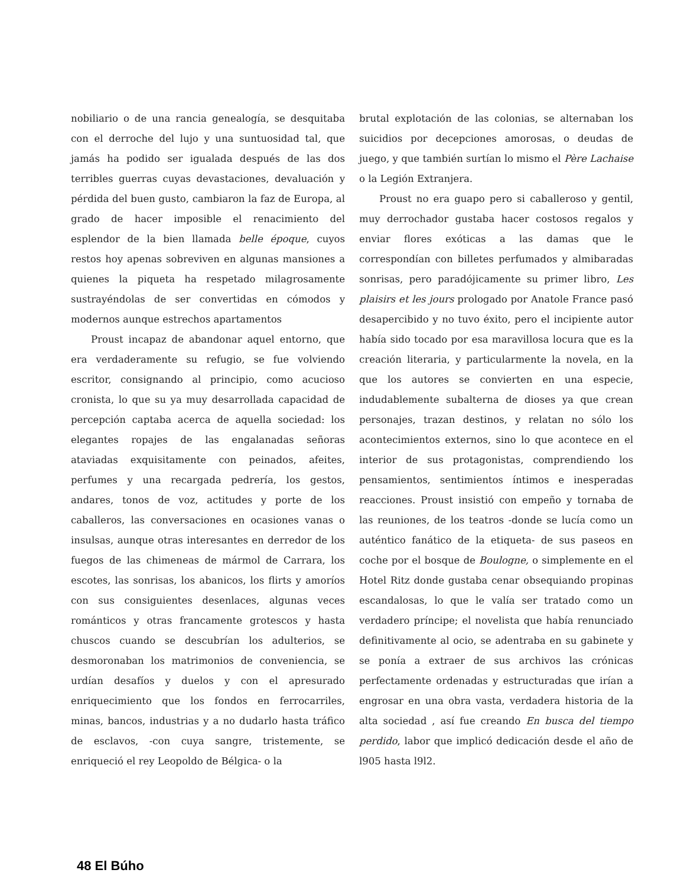nobiliario o de una rancia genealogía, se desquitaba con el derroche del lujo y una suntuosidad tal, que jamás ha podido ser igualada después de las dos terribles guerras cuyas devastaciones, devaluación y pérdida del buen gusto, cambiaron la faz de Europa, al grado de hacer imposible el renacimiento del esplendor de la bien llamada belle époque, cuyos restos hoy apenas sobreviven en algunas mansiones a quienes la piqueta ha respetado milagrosamente sustrayéndolas de ser convertidas en cómodos y modernos aunque estrechos apartamentos
Proust incapaz de abandonar aquel entorno, que era verdaderamente su refugio, se fue volviendo escritor, consignando al principio, como acucioso cronista, lo que su ya muy desarrollada capacidad de percepción captaba acerca de aquella sociedad: los elegantes ropajes de las engalanadas señoras ataviadas exquisitamente con peinados, afeites, perfumes y una recargada pedrería, los gestos, andares, tonos de voz, actitudes y porte de los caballeros, las conversaciones en ocasiones vanas o insulsas, aunque otras interesantes en derredor de los fuegos de las chimeneas de mármol de Carrara, los escotes, las sonrisas, los abanicos, los flirts y amoríos con sus consiguientes desenlaces, algunas veces románticos y otras francamente grotescos y hasta chuscos cuando se descubrían los adulterios, se desmoronaban los matrimonios de conveniencia, se urdían desafíos y duelos y con el apresurado enriquecimiento que los fondos en ferrocarriles, minas, bancos, industrias y a no dudarlo hasta tráfico de esclavos, -con cuya sangre, tristemente, se enriqueció el rey Leopoldo de Bélgica- o la
brutal explotación de las colonias, se alternaban los suicidios por decepciones amorosas, o deudas de juego, y que también surtían lo mismo el Père Lachaise o la Legión Extranjera.
Proust no era guapo pero si caballeroso y gentil, muy derrochador gustaba hacer costosos regalos y enviar flores exóticas a las damas que le correspondían con billetes perfumados y almibaradas sonrisas, pero paradójicamente su primer libro, Les plaisirs et les jours prologado por Anatole France pasó desapercibido y no tuvo éxito, pero el incipiente autor había sido tocado por esa maravillosa locura que es la creación literaria, y particularmente la novela, en la que los autores se convierten en una especie, indudablemente subalterna de dioses ya que crean personajes, trazan destinos, y relatan no sólo los acontecimientos externos, sino lo que acontece en el interior de sus protagonistas, comprendiendo los pensamientos, sentimientos íntimos e inesperadas reacciones. Proust insistió con empeño y tornaba de las reuniones, de los teatros -donde se lucía como un auténtico fanático de la etiqueta- de sus paseos en coche por el bosque de Boulogne, o simplemente en el Hotel Ritz donde gustaba cenar obsequiando propinas escandalosas, lo que le valía ser tratado como un verdadero príncipe; el novelista que había renunciado definitivamente al ocio, se adentraba en su gabinete y se ponía a extraer de sus archivos las crónicas perfectamente ordenadas y estructuradas que irían a engrosar en una obra vasta, verdadera historia de la alta sociedad , así fue creando En busca del tiempo perdido, labor que implicó dedicación desde el año de l905 hasta l9l2.
48 El Búho